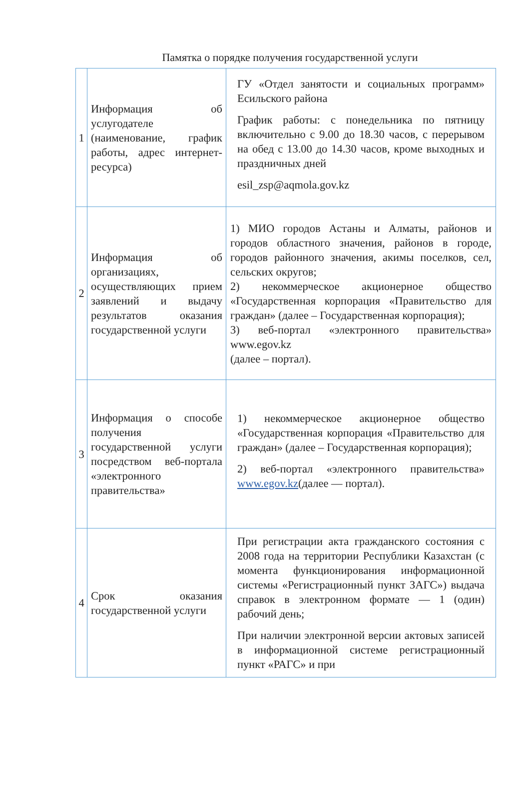Памятка о порядке получения государственной услуги
| 1 | Информация об услугодателе (наименование, график работы, адрес интернет-ресурса) | ГУ «Отдел занятости и социальных программ» Есильского района График работы: с понедельника по пятницу включительно с 9.00 до 18.30 часов, с перерывом на обед с 13.00 до 14.30 часов, кроме выходных и праздничных дней esil_zsp@aqmola.gov.kz |
| 2 | Информация об организациях, осуществляющих прием заявлений и выдачу результатов оказания государственной услуги | 1) МИО городов Астаны и Алматы, районов и городов областного значения, районов в городе, городов районного значения, акимы поселков, сел, сельских округов; 2) некоммерческое акционерное общество «Государственная корпорация «Правительство для граждан» (далее – Государственная корпорация); 3) веб-портал «электронного правительства» www.egov.kz (далее – портал). |
| 3 | Информация о способе получения государственной услуги посредством веб-портала «электронного правительства» | 1) некоммерческое акционерное общество «Государственная корпорация «Правительство для граждан» (далее – Государственная корпорация); 2) веб-портал «электронного правительства» www.egov.kz (далее — портал). |
| 4 | Срок оказания государственной услуги | При регистрации акта гражданского состояния с 2008 года на территории Республики Казахстан (с момента функционирования информационной системы «Регистрационный пункт ЗАГС») выдача справок в электронном формате — 1 (один) рабочий день; При наличии электронной версии актовых записей в информационной системе регистрационный пункт «РАГС» и при |